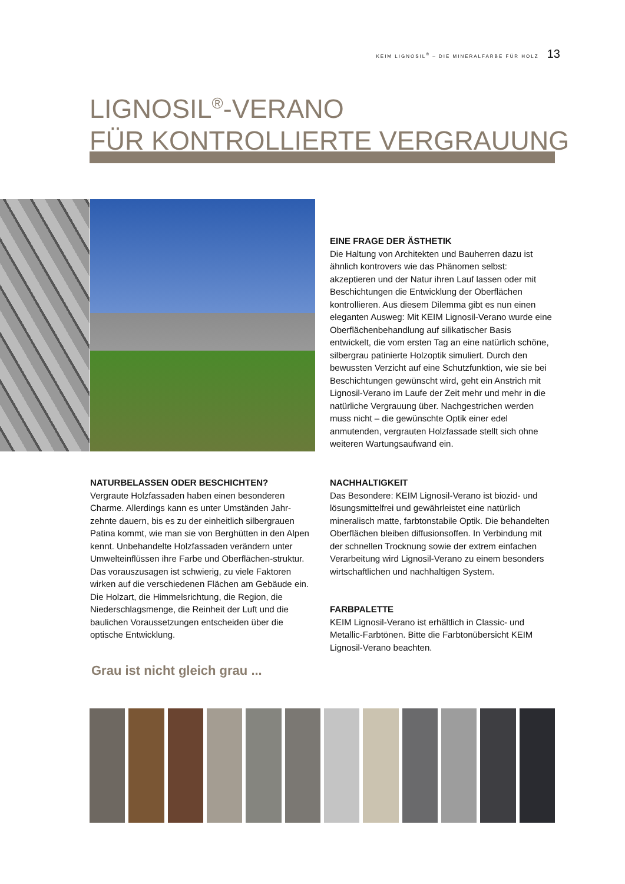KEIM LIGNOSIL<sup>®</sup> – DIE MINERALFARBE FÜR HOLZ 13
LIGNOSIL<sup>®</sup>-VERANO
FÜR KONTROLLIERTE VERGRAUUNG
EINE FRAGE DER ÄSTHETIK
Die Haltung von Architekten und Bauherren dazu ist ähnlich kontrovers wie das Phänomen selbst: akzeptieren und der Natur ihren Lauf lassen oder mit Beschichtungen die Entwicklung der Oberflächen kontrollieren. Aus diesem Dilemma gibt es nun einen eleganten Ausweg: Mit KEIM Lignosil-Verano wurde eine Oberflächenbehandlung auf silikatischer Basis entwickelt, die vom ersten Tag an eine natürlich schöne, silbergrau patinierte Holzoptik simuliert. Durch den bewussten Verzicht auf eine Schutzfunktion, wie sie bei Beschichtungen gewünscht wird, geht ein Anstrich mit Lignosil-Verano im Laufe der Zeit mehr und mehr in die natürliche Vergrauung über. Nachgestrichen werden muss nicht – die gewünschte Optik einer edel anmutenden, vergrauten Holzfassade stellt sich ohne weiteren Wartungsaufwand ein.
NATURBELASSEN ODER BESCHICHTEN?
Vergraute Holzfassaden haben einen besonderen Charme. Allerdings kann es unter Umständen Jahr-zehnte dauern, bis es zu der einheitlich silbergrauen Patina kommt, wie man sie von Berghütten in den Alpen kennt. Unbehandelte Holzfassaden verändern unter Umwelteinflüssen ihre Farbe und Oberflächen-struktur. Das vorauszusagen ist schwierig, zu viele Faktoren wirken auf die verschiedenen Flächen am Gebäude ein. Die Holzart, die Himmelsrichtung, die Region, die Niederschlagsmenge, die Reinheit der Luft und die baulichen Voraussetzungen entscheiden über die optische Entwicklung.
NACHHALTIGKEIT
Das Besondere: KEIM Lignosil-Verano ist biozid- und lösungsmittelfrei und gewährleistet eine natürlich mineralisch matte, farbtonstabile Optik. Die behandelten Oberflächen bleiben diffusionsoffen. In Verbindung mit der schnellen Trocknung sowie der extrem einfachen Verarbeitung wird Lignosil-Verano zu einem besonders wirtschaftlichen und nachhaltigen System.
FARBPALETTE
KEIM Lignosil-Verano ist erhältlich in Classic- und Metallic-Farbtönen. Bitte die Farbtonübersicht KEIM Lignosil-Verano beachten.
Grau ist nicht gleich grau ...